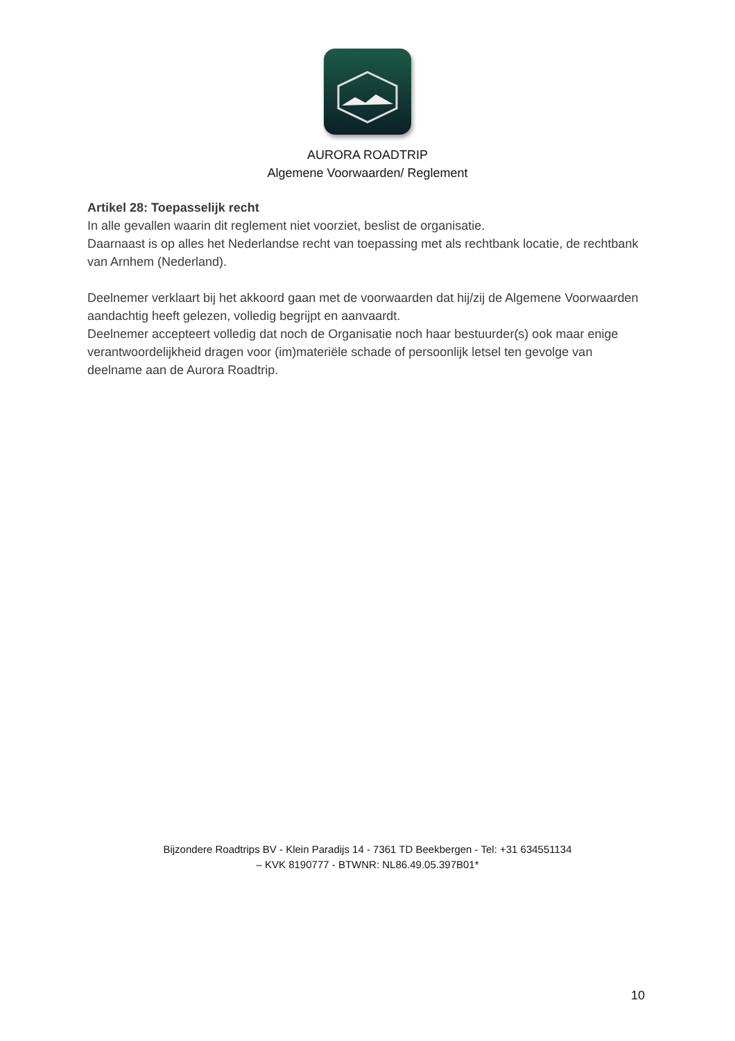AURORA ROADTRIP
Algemene Voorwaarden/ Reglement
Artikel 28: Toepasselijk recht
In alle gevallen waarin dit reglement niet voorziet, beslist de organisatie.
Daarnaast is op alles het Nederlandse recht van toepassing met als rechtbank locatie, de rechtbank van Arnhem (Nederland).
Deelnemer verklaart bij het akkoord gaan met de voorwaarden dat hij/zij de Algemene Voorwaarden aandachtig heeft gelezen, volledig begrijpt en aanvaardt.
Deelnemer accepteert volledig dat noch de Organisatie noch haar bestuurder(s) ook maar enige verantwoordelijkheid dragen voor (im)materiële schade of persoonlijk letsel ten gevolge van deelname aan de Aurora Roadtrip.
Bijzondere Roadtrips BV - Klein Paradijs 14 - 7361 TD Beekbergen - Tel: +31 634551134
– KVK 8190777 - BTWNR: NL86.49.05.397B01*
10